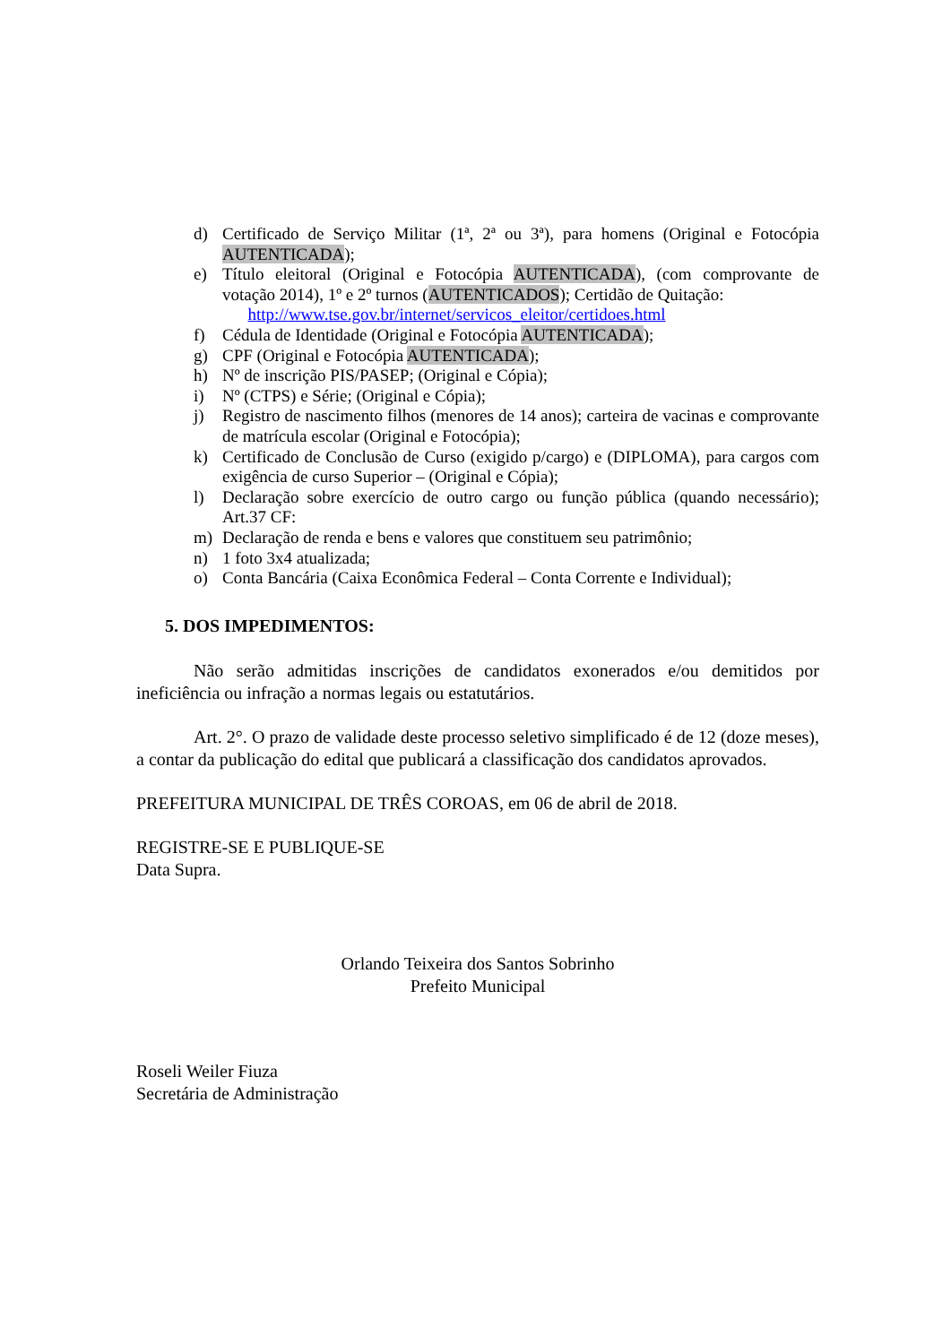d) Certificado de Serviço Militar (1ª, 2ª ou 3ª), para homens (Original e Fotocópia AUTENTICADA);
e) Título eleitoral (Original e Fotocópia AUTENTICADA), (com comprovante de votação 2014), 1º e 2º turnos (AUTENTICADOS); Certidão de Quitação:
http://www.tse.gov.br/internet/servicos_eleitor/certidoes.html
f) Cédula de Identidade (Original e Fotocópia AUTENTICADA);
g) CPF (Original e Fotocópia AUTENTICADA);
h) Nº de inscrição PIS/PASEP; (Original e Cópia);
i) Nº (CTPS) e Série; (Original e Cópia);
j) Registro de nascimento filhos (menores de 14 anos); carteira de vacinas e comprovante de matrícula escolar (Original e Fotocópia);
k) Certificado de Conclusão de Curso (exigido p/cargo) e (DIPLOMA), para cargos com exigência de curso Superior – (Original e Cópia);
l) Declaração sobre exercício de outro cargo ou função pública (quando necessário); Art.37 CF:
m) Declaração de renda e bens e valores que constituem seu patrimônio;
n) 1 foto 3x4 atualizada;
o) Conta Bancária (Caixa Econômica Federal – Conta Corrente e Individual);
5. DOS IMPEDIMENTOS:
Não serão admitidas inscrições de candidatos exonerados e/ou demitidos por ineficiência ou infração a normas legais ou estatutários.
Art. 2°. O prazo de validade deste processo seletivo simplificado é de 12 (doze meses), a contar da publicação do edital que publicará a classificação dos candidatos aprovados.
PREFEITURA MUNICIPAL DE TRÊS COROAS, em 06 de abril de 2018.
REGISTRE-SE E PUBLIQUE-SE
Data Supra.
Orlando Teixeira dos Santos Sobrinho
Prefeito Municipal
Roseli Weiler Fiuza
Secretária de Administração